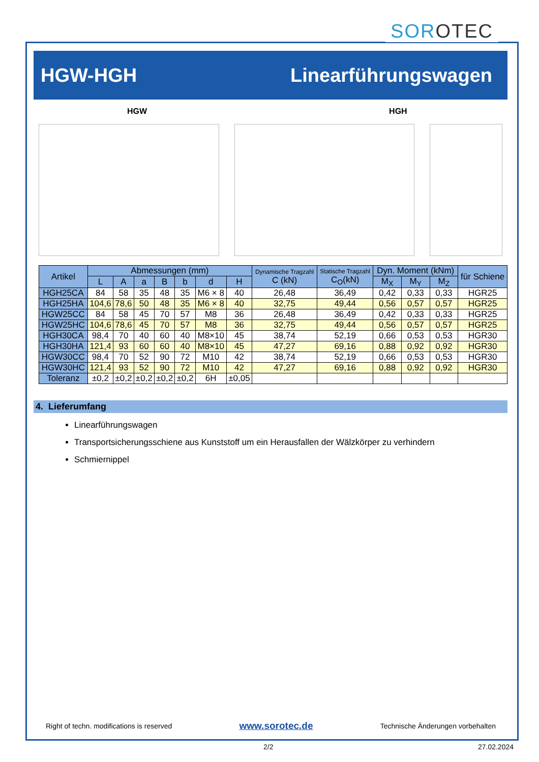SORO TEC
HGW-HGH Linearführungswagen
HGW HGH
| Artikel | Abmessungen (mm) | | | | | | | Dynamische Tragzahl C (kN) | Statische Tragzahl C<sub>O</sub>(kN) | Dyn. Moment (kNm) | | | für Schiene |
| --- | --- | --- | --- | --- | --- | --- | --- | --- | --- | --- | --- | --- | --- |
| | L | A | a | B | b | d | H | | | M<sub>X</sub> | M<sub>Y</sub> | M<sub>Z</sub> | |
| HGH25CA | 84 | 58 | 35 | 48 | 35 | M6 × 8 | 40 | 26,48 | 36,49 | 0,42 | 0,33 | 0,33 | HGR25 |
| HGH25HA | 104,6 | 78,6 | 50 | 48 | 35 | M6 × 8 | 40 | 32,75 | 49,44 | 0,56 | 0,57 | 0,57 | HGR25 |
| HGW25CC | 84 | 58 | 45 | 70 | 57 | M8 | 36 | 26,48 | 36,49 | 0,42 | 0,33 | 0,33 | HGR25 |
| HGW25HC | 104,6 | 78,6 | 45 | 70 | 57 | M8 | 36 | 32,75 | 49,44 | 0,56 | 0,57 | 0,57 | HGR25 |
| HGH30CA | 98,4 | 70 | 40 | 60 | 40 | M8×10 | 45 | 38,74 | 52,19 | 0,66 | 0,53 | 0,53 | HGR30 |
| HGH30HA | 121,4 | 93 | 60 | 60 | 40 | M8×10 | 45 | 47,27 | 69,16 | 0,88 | 0,92 | 0,92 | HGR30 |
| HGW30CC | 98,4 | 70 | 52 | 90 | 72 | M10 | 42 | 38,74 | 52,19 | 0,66 | 0,53 | 0,53 | HGR30 |
| HGW30HC | 121,4 | 93 | 52 | 90 | 72 | M10 | 42 | 47,27 | 69,16 | 0,88 | 0,92 | 0,92 | HGR30 |
| Toleranz | ±0,2 | ±0,2 | ±0,2 | ±0,2 | ±0,2 | 6H | ±0,05 | | | | | | |
4. Lieferumfang
Linearführungswagen
Transportsicherungsschiene aus Kunststoff um ein Herausfallen der Wälzkörper zu verhindern
Schmiernippel
Right of techn. modifications is reserved www.sorotec.de Technische Änderungen vorbehalten
2/2 27.02.2024